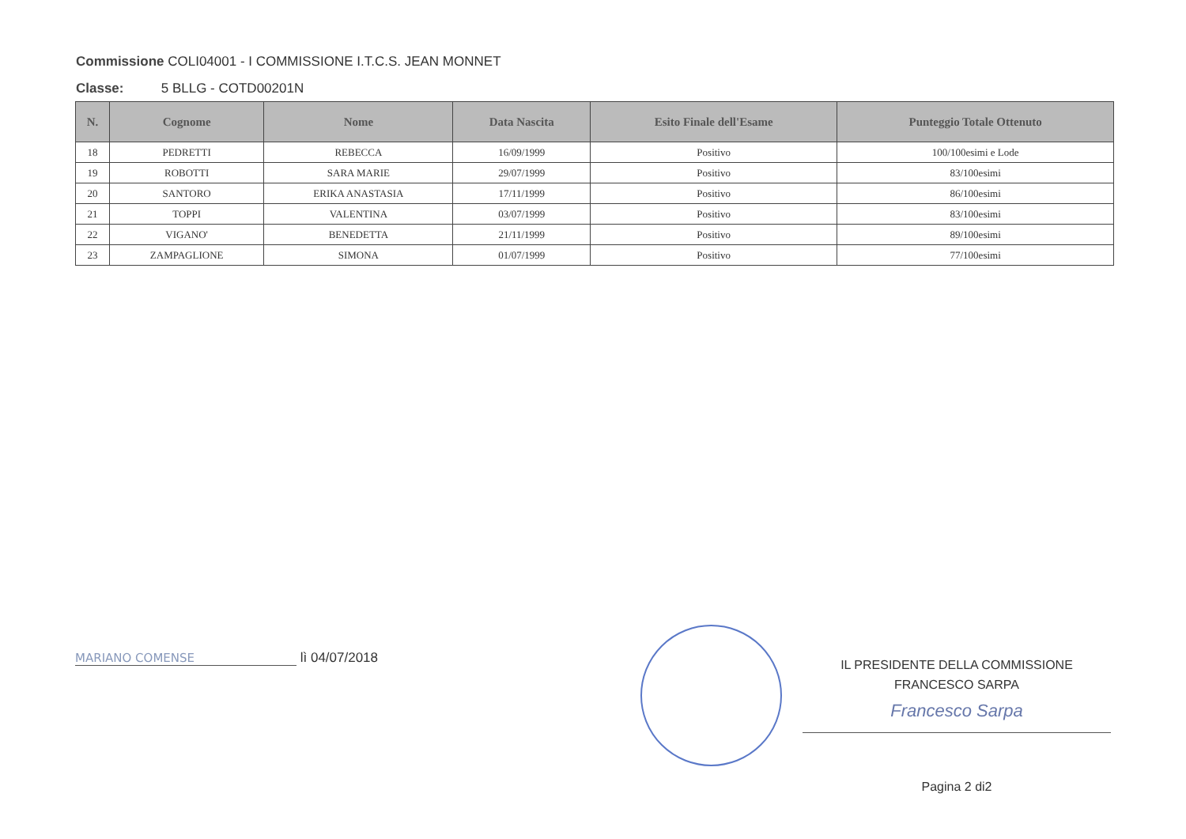Commissione COLI04001 - I COMMISSIONE I.T.C.S. JEAN MONNET
Classe: 5 BLLG - COTD00201N
| N. | Cognome | Nome | Data Nascita | Esito Finale dell'Esame | Punteggio Totale Ottenuto |
| --- | --- | --- | --- | --- | --- |
| 18 | PEDRETTI | REBECCA | 16/09/1999 | Positivo | 100/100esimi e Lode |
| 19 | ROBOTTI | SARA MARIE | 29/07/1999 | Positivo | 83/100esimi |
| 20 | SANTORO | ERIKA ANASTASIA | 17/11/1999 | Positivo | 86/100esimi |
| 21 | TOPPI | VALENTINA | 03/07/1999 | Positivo | 83/100esimi |
| 22 | VIGANO' | BENEDETTA | 21/11/1999 | Positivo | 89/100esimi |
| 23 | ZAMPAGLIONE | SIMONA | 01/07/1999 | Positivo | 77/100esimi |
MARIANO COMENSE lì 04/07/2018
IL PRESIDENTE DELLA COMMISSIONE
FRANCESCO SARPA
Francesco Sarpa
Pagina 2 di2